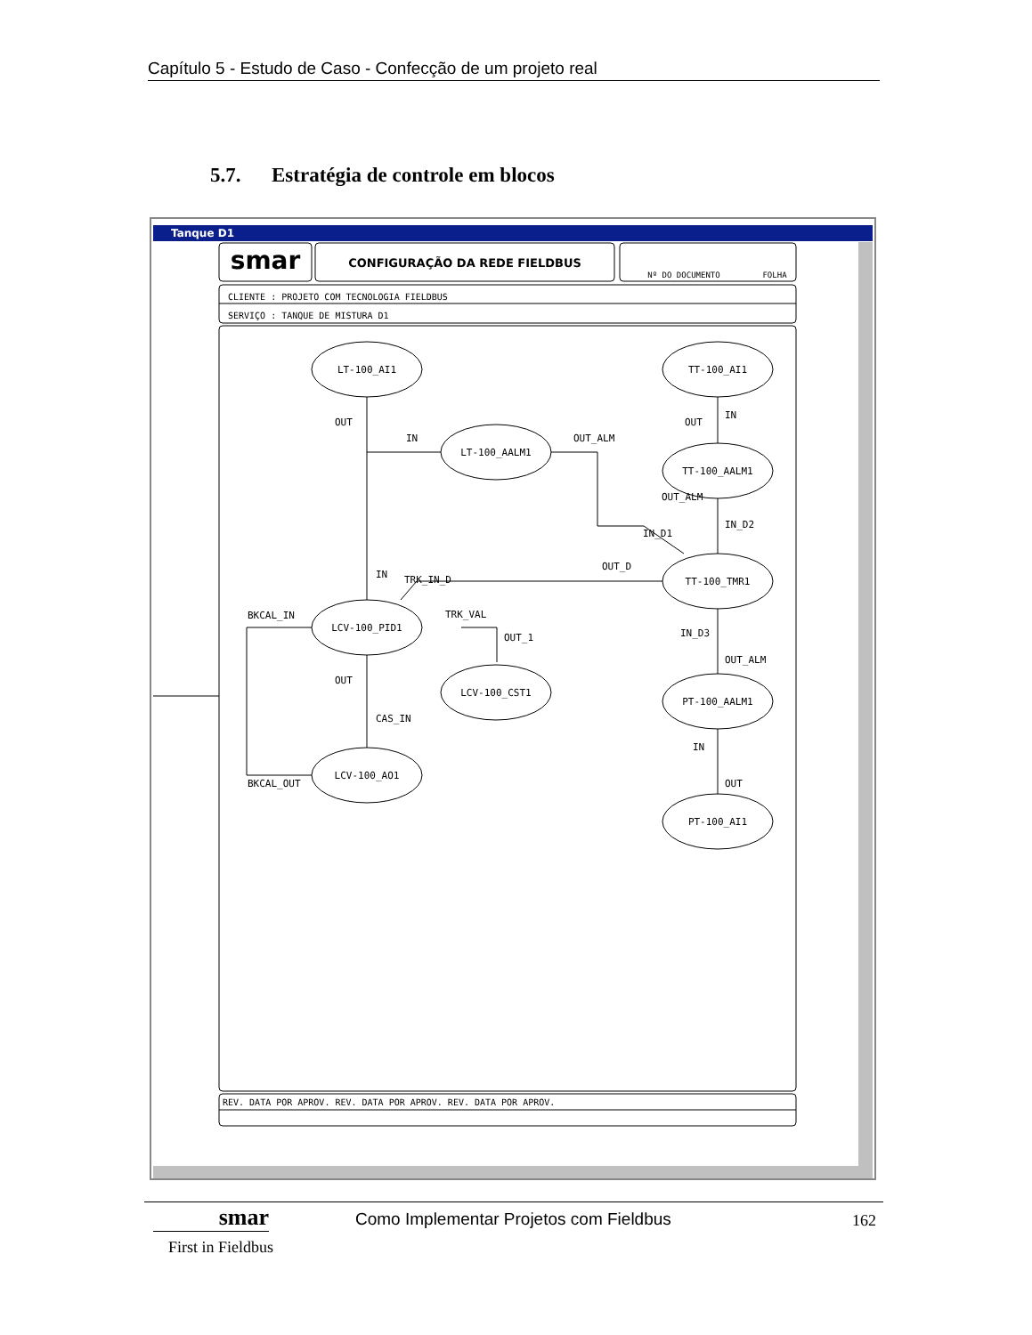Capítulo 5 - Estudo de Caso - Confecção de um projeto real
5.7. Estratégia de controle em blocos
Tanque D1
smar
CONFIGURAÇÃO DA REDE FIELDBUS
Nº DO DOCUMENTO
FOLHA
LT-100_AI1
TT-100_AI1
LT-100_AALM1
TT-100_AALM1
TT-100_TMR1
LCV-100_PID1
LCV-100_CST1
PT-100_AALM1
LCV-100_AO1
PT-100_AI1
CLIENTE : PROJETO COM TECNOLOGIA FIELDBUS
SERVIÇO : TANQUE DE MISTURA D1
OUT
IN
OUT_ALM
OUT
IN
OUT_ALM
IN_D2
IN_D1
OUT_D
IN
TRK_IN_D
BKCAL_IN
TRK_VAL
OUT_1
IN_D3
OUT_ALM
OUT
CAS_IN
IN
BKCAL_OUT
OUT
REV. DATA POR APROV. REV. DATA POR APROV. REV. DATA POR APROV.
smar
First in Fieldbus
Como Implementar Projetos com Fieldbus
162